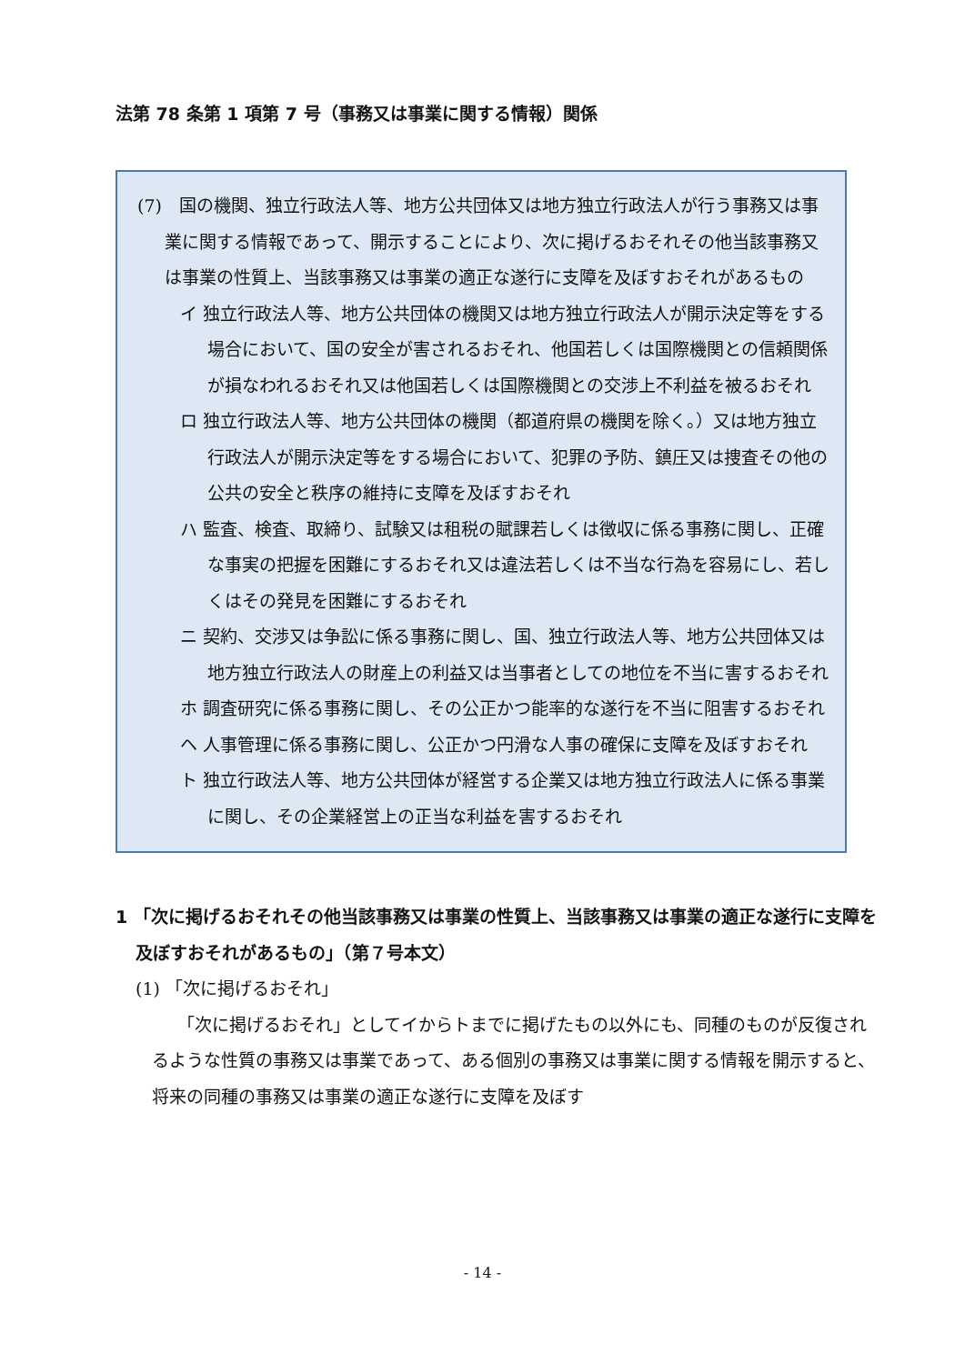法第 78 条第 1 項第 7 号（事務又は事業に関する情報）関係
(7)　国の機関、独立行政法人等、地方公共団体又は地方独立行政法人が行う事務又は事業に関する情報であって、開示することにより、次に掲げるおそれその他当該事務又は事業の性質上、当該事務又は事業の適正な遂行に支障を及ぼすおそれがあるもの
イ 独立行政法人等、地方公共団体の機関又は地方独立行政法人が開示決定等をする場合において、国の安全が害されるおそれ、他国若しくは国際機関との信頼関係が損なわれるおそれ又は他国若しくは国際機関との交渉上不利益を被るおそれ
ロ 独立行政法人等、地方公共団体の機関（都道府県の機関を除く。）又は地方独立行政法人が開示決定等をする場合において、犯罪の予防、鎮圧又は捜査その他の公共の安全と秩序の維持に支障を及ぼすおそれ
ハ 監査、検査、取締り、試験又は租税の賦課若しくは徴収に係る事務に関し、正確な事実の把握を困難にするおそれ又は違法若しくは不当な行為を容易にし、若しくはその発見を困難にするおそれ
ニ 契約、交渉又は争訟に係る事務に関し、国、独立行政法人等、地方公共団体又は地方独立行政法人の財産上の利益又は当事者としての地位を不当に害するおそれ
ホ 調査研究に係る事務に関し、その公正かつ能率的な遂行を不当に阻害するおそれ
ヘ 人事管理に係る事務に関し、公正かつ円滑な人事の確保に支障を及ぼすおそれ
ト 独立行政法人等、地方公共団体が経営する企業又は地方独立行政法人に係る事業に関し、その企業経営上の正当な利益を害するおそれ
1 「次に掲げるおそれその他当該事務又は事業の性質上、当該事務又は事業の適正な遂行に支障を及ぼすおそれがあるもの」（第７号本文）
(1) 「次に掲げるおそれ」
「次に掲げるおそれ」としてイからトまでに掲げたもの以外にも、同種のものが反復されるような性質の事務又は事業であって、ある個別の事務又は事業に関する情報を開示すると、将来の同種の事務又は事業の適正な遂行に支障を及ぼす
- 14 -